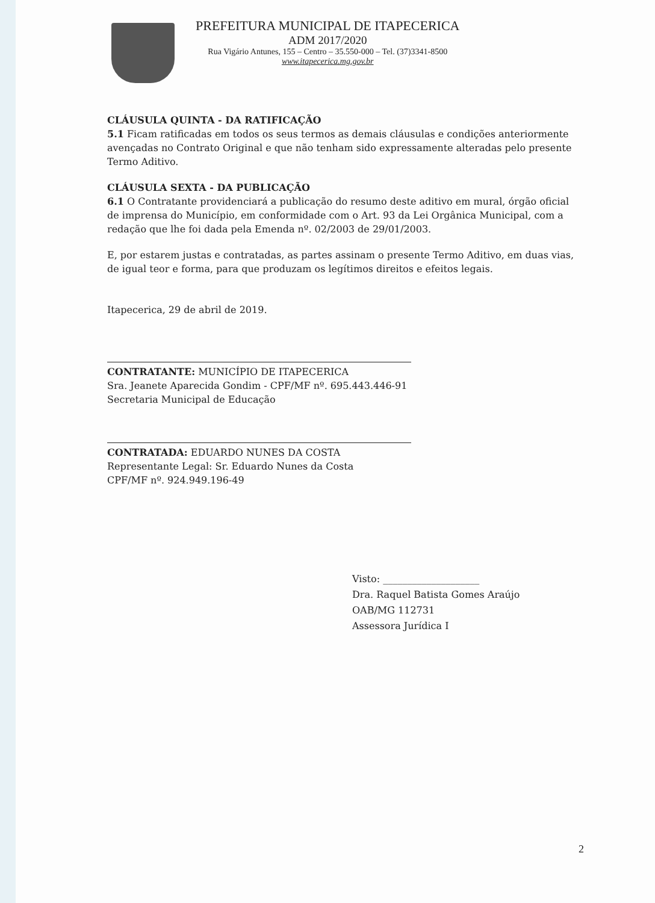PREFEITURA MUNICIPAL DE ITAPECERICA
ADM 2017/2020
Rua Vigário Antunes, 155 – Centro – 35.550-000 – Tel. (37)3341-8500
www.itapecerica.mg.gov.br
CLÁUSULA QUINTA - DA RATIFICAÇÃO
5.1 Ficam ratificadas em todos os seus termos as demais cláusulas e condições anteriormente avençadas no Contrato Original e que não tenham sido expressamente alteradas pelo presente Termo Aditivo.
CLÁUSULA SEXTA - DA PUBLICAÇÃO
6.1 O Contratante providenciará a publicação do resumo deste aditivo em mural, órgão oficial de imprensa do Município, em conformidade com o Art. 93 da Lei Orgânica Municipal, com a redação que lhe foi dada pela Emenda nº. 02/2003 de 29/01/2003.
E, por estarem justas e contratadas, as partes assinam o presente Termo Aditivo, em duas vias, de igual teor e forma, para que produzam os legítimos direitos e efeitos legais.
Itapecerica, 29 de abril de 2019.
CONTRATANTE: MUNICÍPIO DE ITAPECERICA
Sra. Jeanete Aparecida Gondim - CPF/MF nº. 695.443.446-91
Secretaria Municipal de Educação
CONTRATADA: EDUARDO NUNES DA COSTA
Representante Legal: Sr. Eduardo Nunes da Costa
CPF/MF nº. 924.949.196-49
Visto: ____________________
Dra. Raquel Batista Gomes Araújo
OAB/MG 112731
Assessora Jurídica I
2